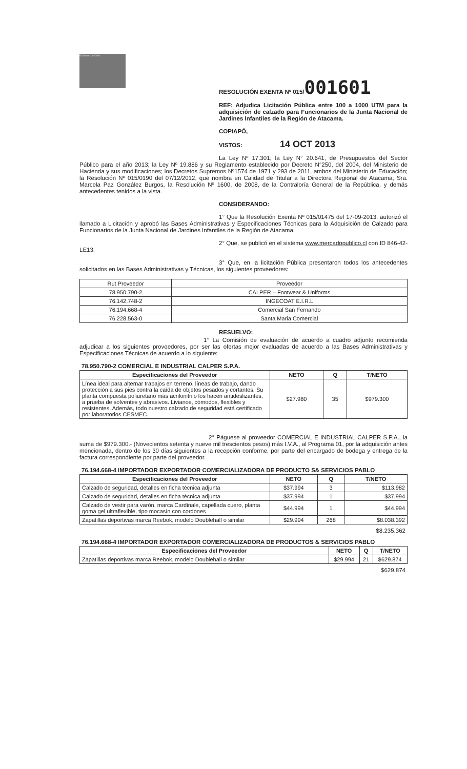Gobierno de Chile
RESOLUCIÓN EXENTA Nº 015/001601
REF: Adjudica Licitación Pública entre 100 a 1000 UTM para la adquisición de calzado para Funcionarios de la Junta Nacional de Jardines Infantiles de la Región de Atacama.
COPIAPÓ,
VISTOS: 14 OCT 2013
La Ley Nº 17.301; la Ley N° 20.641, de Presupuestos del Sector Público para el año 2013; la Ley Nº 19.886 y su Reglamento establecido por Decreto N°250, del 2004, del Ministerio de Hacienda y sus modificaciones; los Decretos Supremos Nº1574 de 1971 y 293 de 2011, ambos del Ministerio de Educación; la Resolución Nº 015/0190 del 07/12/2012, que nombra en Calidad de Titular a la Directora Regional de Atacama, Sra. Marcela Paz González Burgos, la Resolución Nº 1600, de 2008, de la Contraloría General de la República, y demás antecedentes tenidos a la vista.
CONSIDERANDO:
1° Que la Resolución Exenta Nº 015/01475 del 17-09-2013, autorizó el llamado a Licitación y aprobó las Bases Administrativas y Especificaciones Técnicas para la Adquisición de Calzado para Funcionarios de la Junta Nacional de Jardines Infantiles de la Región de Atacama.
2° Que, se publicó en el sistema www.mercadopublico.cl con ID 846-42-LE13.
3° Que, en la licitación Pública presentaron todos los antecedentes solicitados en las Bases Administrativas y Técnicas, los siguientes proveedores:
| Rut Proveedor | Proveedor |
| 78.950.790-2 | CALPER – Footwear & Uniforms |
| 76.142.748-2 | INGECOAT E.I.R.L |
| 76.194.668-4 | Comercial San Fernando |
| 76.228.563-0 | Santa Maria Comercial |
RESUELVO:
1° La Comisión de evaluación de acuerdo a cuadro adjunto recomienda adjudicar a los siguientes proveedores, por ser las ofertas mejor evaluadas de acuerdo a las Bases Administrativas y Especificaciones Técnicas de acuerdo a lo siguiente:
78.950.790-2 COMERCIAL E INDUSTRIAL CALPER S.P.A.
| Especificaciones del Proveedor | NETO | Q | T/NETO |
| --- | --- | --- | --- |
| Línea ideal para alternar trabajos en terreno, líneas de trabajo, dando protección a sus pies contra la caída de objetos pesados y cortantes. Su planta compuesta poliuretano más acrilonitrilo los hacen antideslizantes, a prueba de solventes y abrasivos. Livianos, cómodos, flexibles y resistentes. Además, todo nuestro calzado de seguridad está certificado por laboratorios CESMEC. | $27.980 | 35 | $979.300 |
2° Páguese al proveedor COMERCIAL E INDUSTRIAL CALPER S.P.A., la suma de $979.300.- (Novecientos setenta y nueve mil trescientos pesos) más I.V.A., al Programa 01, por la adquisición antes mencionada, dentro de los 30 días siguientes a la recepción conforme, por parte del encargado de bodega y entrega de la factura correspondiente por parte del proveedor.
76.194.668-4 IMPORTADOR EXPORTADOR COMERCIALIZADORA DE PRODUCTO S& SERVICIOS PABLO
| Especificaciones del Proveedor | NETO | Q | T/NETO |
| --- | --- | --- | --- |
| Calzado de seguridad, detalles en ficha técnica adjunta | $37.994 | 3 | $113.982 |
| Calzado de seguridad, detalles en ficha técnica adjunta | $37.994 | 1 | $37.994 |
| Calzado de vestir para varón, marca Cardinale, capellada cuero, planta goma gel ultraflexible, tipo mocasín con cordones | $44.994 | 1 | $44.994 |
| Zapatillas deportivas marca Reebok, modelo Doublehall o similar | $29.994 | 268 | $8.038.392 |
$8.235.362
76.194.668-4 IMPORTADOR EXPORTADOR COMERCIALIZADORA DE PRODUCTOS & SERVICIOS PABLO
| Especificaciones del Proveedor | NETO | Q | T/NETO |
| --- | --- | --- | --- |
| Zapatillas deportivas marca Reebok, modelo Doublehall o similar | $29.994 | 21 | $629.874 |
$629.874